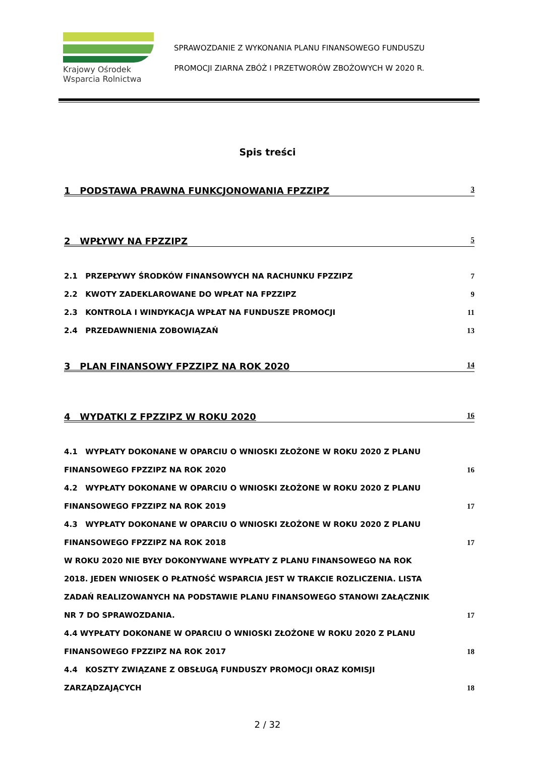Krajowy Ośrodek
Wsparcia Rolnictwa
SPRAWOZDANIE Z WYKONANIA PLANU FINANSOWEGO FUNDUSZU
PROMOCJI ZIARNA ZBÓŻ I PRZETWORÓW ZBOŻOWYCH W 2020 R.
Spis treści
1 PODSTAWA PRAWNA FUNKCJONOWANIA FPZZIPZ 3
2 WPŁYWY NA FPZZIPZ 5
2.1 PRZEPŁYWY ŚRODKÓW FINANSOWYCH NA RACHUNKU FPZZIPZ 7
2.2 KWOTY ZADEKLAROWANE DO WPŁAT NA FPZZIPZ 9
2.3 KONTROLA I WINDYKACJA WPŁAT NA FUNDUSZE PROMOCJI 11
2.4 PRZEDAWNIENIA ZOBOWIĄZAŃ 13
3 PLAN FINANSOWY FPZZIPZ NA ROK 2020 14
4 WYDATKI Z FPZZIPZ W ROKU 2020 16
4.1 WYPŁATY DOKONANE W OPARCIU O WNIOSKI ZŁOŻONE W ROKU 2020 Z PLANU
FINANSOWEGO FPZZIPZ NA ROK 2020 16
4.2 WYPŁATY DOKONANE W OPARCIU O WNIOSKI ZŁOŻONE W ROKU 2020 Z PLANU
FINANSOWEGO FPZZIPZ NA ROK 2019 17
4.3 WYPŁATY DOKONANE W OPARCIU O WNIOSKI ZŁOŻONE W ROKU 2020 Z PLANU
FINANSOWEGO FPZZIPZ NA ROK 2018 17
W ROKU 2020 NIE BYŁY DOKONYWANE WYPŁATY Z PLANU FINANSOWEGO NA ROK
2018. JEDEN WNIOSEK O PŁATNOŚĆ WSPARCIA JEST W TRAKCIE ROZLICZENIA. LISTA
ZADAŃ REALIZOWANYCH NA PODSTAWIE PLANU FINANSOWEGO STANOWI ZAŁĄCZNIK
NR 7 DO SPRAWOZDANIA. 17
4.4 WYPŁATY DOKONANE W OPARCIU O WNIOSKI ZŁOŻONE W ROKU 2020 Z PLANU
FINANSOWEGO FPZZIPZ NA ROK 2017 18
4.4 KOSZTY ZWIĄZANE Z OBSŁUGĄ FUNDUSZY PROMOCJI ORAZ KOMISJI
ZARZĄDZAJĄCYCH 18
2 / 32